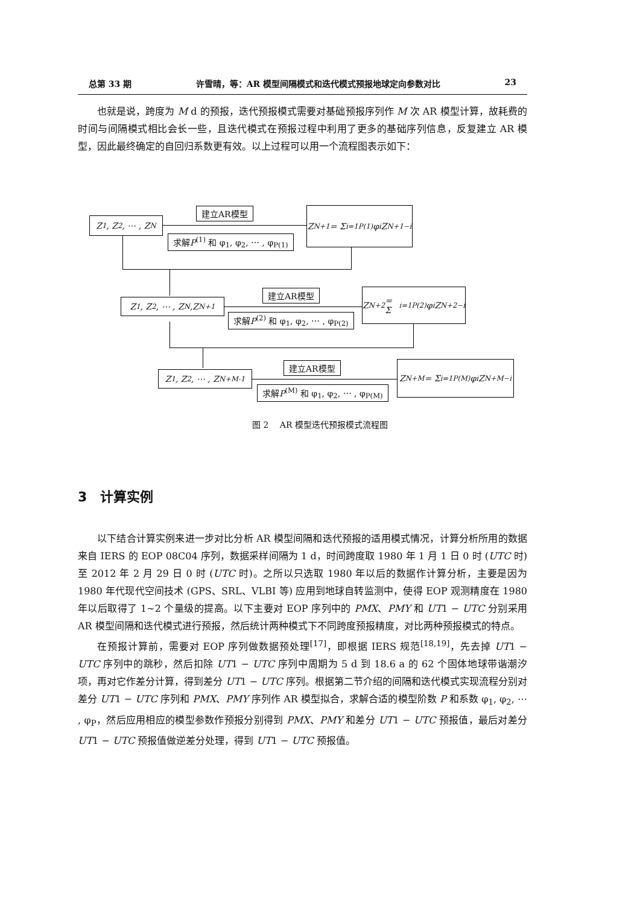总第 33 期 许雪晴，等：AR 模型间隔模式和迭代模式预报地球定向参数对比 23
也就是说，跨度为 M d 的预报，迭代预报模式需要对基础预报序列作 M 次 AR 模型计算，故耗费的时间与间隔模式相比会长一些，且迭代模式在预报过程中利用了更多的基础序列信息，反复建立 AR 模型，因此最终确定的自回归系数更有效。以上过程可以用一个流程图表示如下：
Z<sub>1</sub>, Z<sub>2</sub>, ⋯ , Z<sub>N</sub>
建立AR模型
求解P<sup>(1)</sup> 和 φ<sub>1</sub>, φ<sub>2</sub>, ⋯ , φ<sub>P(1)</sub>
Z<sub>N+1</sub> = Σ<sub>i=1</sub><sup>P(1)</sup> φ<sub>i</sub>Z<sub>N+1−i</sub>
Z<sub>1</sub>, Z<sub>2</sub>, ⋯ , Z<sub>N</sub>,Z<sub>N+1</sub>
建立AR模型
求解P<sup>(2)</sup> 和 φ<sub>1</sub>, φ<sub>2</sub>, ⋯ , φ<sub>P(2)</sub>
Z<sub>N+2</sub> = Σ<sub>i=1</sub><sup>P(2)</sup> φ<sub>i</sub>Z<sub>N+2−i</sub>
Z<sub>1</sub>, Z<sub>2</sub>, ⋯ , Z<sub>N+M-1</sub>
建立AR模型
求解P<sup>(M)</sup> 和 φ<sub>1</sub>, φ<sub>2</sub>, ⋯ , φ<sub>P(M)</sub>
Z<sub>N+M</sub> = Σ<sub>i=1</sub><sup>P(M)</sup> φ<sub>i</sub>Z<sub>N+M−i</sub>
图 2　 AR 模型迭代预报模式流程图
3　计算实例
以下结合计算实例来进一步对比分析 AR 模型间隔和迭代预报的适用模式情况，计算分析所用的数据来自 IERS 的 EOP 08C04 序列，数据采样间隔为 1 d，时间跨度取 1980 年 1 月 1 日 0 时 (UTC 时) 至 2012 年 2 月 29 日 0 时 (UTC 时)。之所以只选取 1980 年以后的数据作计算分析，主要是因为 1980 年代现代空间技术 (GPS、SRL、VLBI 等) 应用到地球自转监测中，使得 EOP 观测精度在 1980 年以后取得了 1∼2 个量级的提高。以下主要对 EOP 序列中的 PMX、PMY 和 UT1 − UTC 分别采用 AR 模型间隔和迭代模式进行预报，然后统计两种模式下不同跨度预报精度，对比两种预报模式的特点。
在预报计算前，需要对 EOP 序列做数据预处理<sup>[17]</sup>，即根据 IERS 规范<sup>[18,19]</sup>，先去掉 UT1 − UTC 序列中的跳秒，然后扣除 UT1 − UTC 序列中周期为 5 d 到 18.6 a 的 62 个固体地球带谐潮汐项，再对它作差分计算，得到差分 UT1 − UTC 序列。根据第二节介绍的间隔和迭代模式实现流程分别对差分 UT1 − UTC 序列和 PMX、PMY 序列作 AR 模型拟合，求解合适的模型阶数 P 和系数 φ<sub>1</sub>, φ<sub>2</sub>, ⋯ , φ<sub>P</sub>，然后应用相应的模型参数作预报分别得到 PMX、PMY 和差分 UT1 − UTC 预报值，最后对差分 UT1 − UTC 预报值做逆差分处理，得到 UT1 − UTC 预报值。